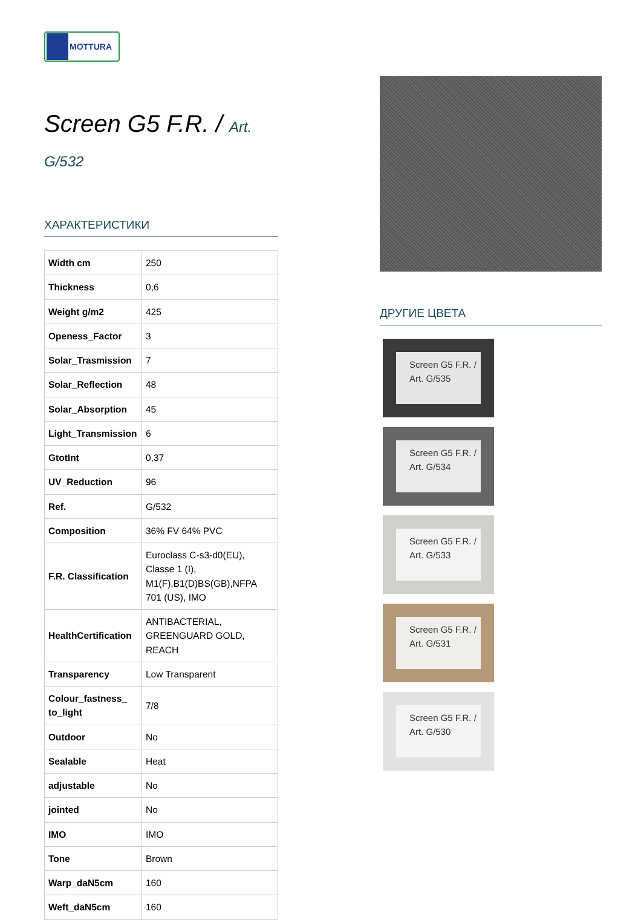MOTTURA
Screen G5 F.R. / Art.
G/532
ХАРАКТЕРИСТИКИ
| Width cm | 250 |
| Thickness | 0,6 |
| Weight g/m2 | 425 |
| Openess_Factor | 3 |
| Solar_Trasmission | 7 |
| Solar_Reflection | 48 |
| Solar_Absorption | 45 |
| Light_Transmission | 6 |
| GtotInt | 0,37 |
| UV_Reduction | 96 |
| Ref. | G/532 |
| Composition | 36% FV 64% PVC |
| F.R. Classification | Euroclass C-s3-d0(EU), Classe 1 (I), M1(F),B1(D)BS(GB),NFPA 701 (US), IMO |
| HealthCertification | ANTIBACTERIAL, GREENGUARD GOLD, REACH |
| Transparency | Low Transparent |
| Colour_fastness_ to_light | 7/8 |
| Outdoor | No |
| Sealable | Heat |
| adjustable | No |
| jointed | No |
| IMO | IMO |
| Tone | Brown |
| Warp_daN5cm | 160 |
| Weft_daN5cm | 160 |
ДРУГИЕ ЦВЕТА
Screen G5 F.R. / Art. G/535
Screen G5 F.R. / Art. G/534
Screen G5 F.R. / Art. G/533
Screen G5 F.R. / Art. G/531
Screen G5 F.R. / Art. G/530